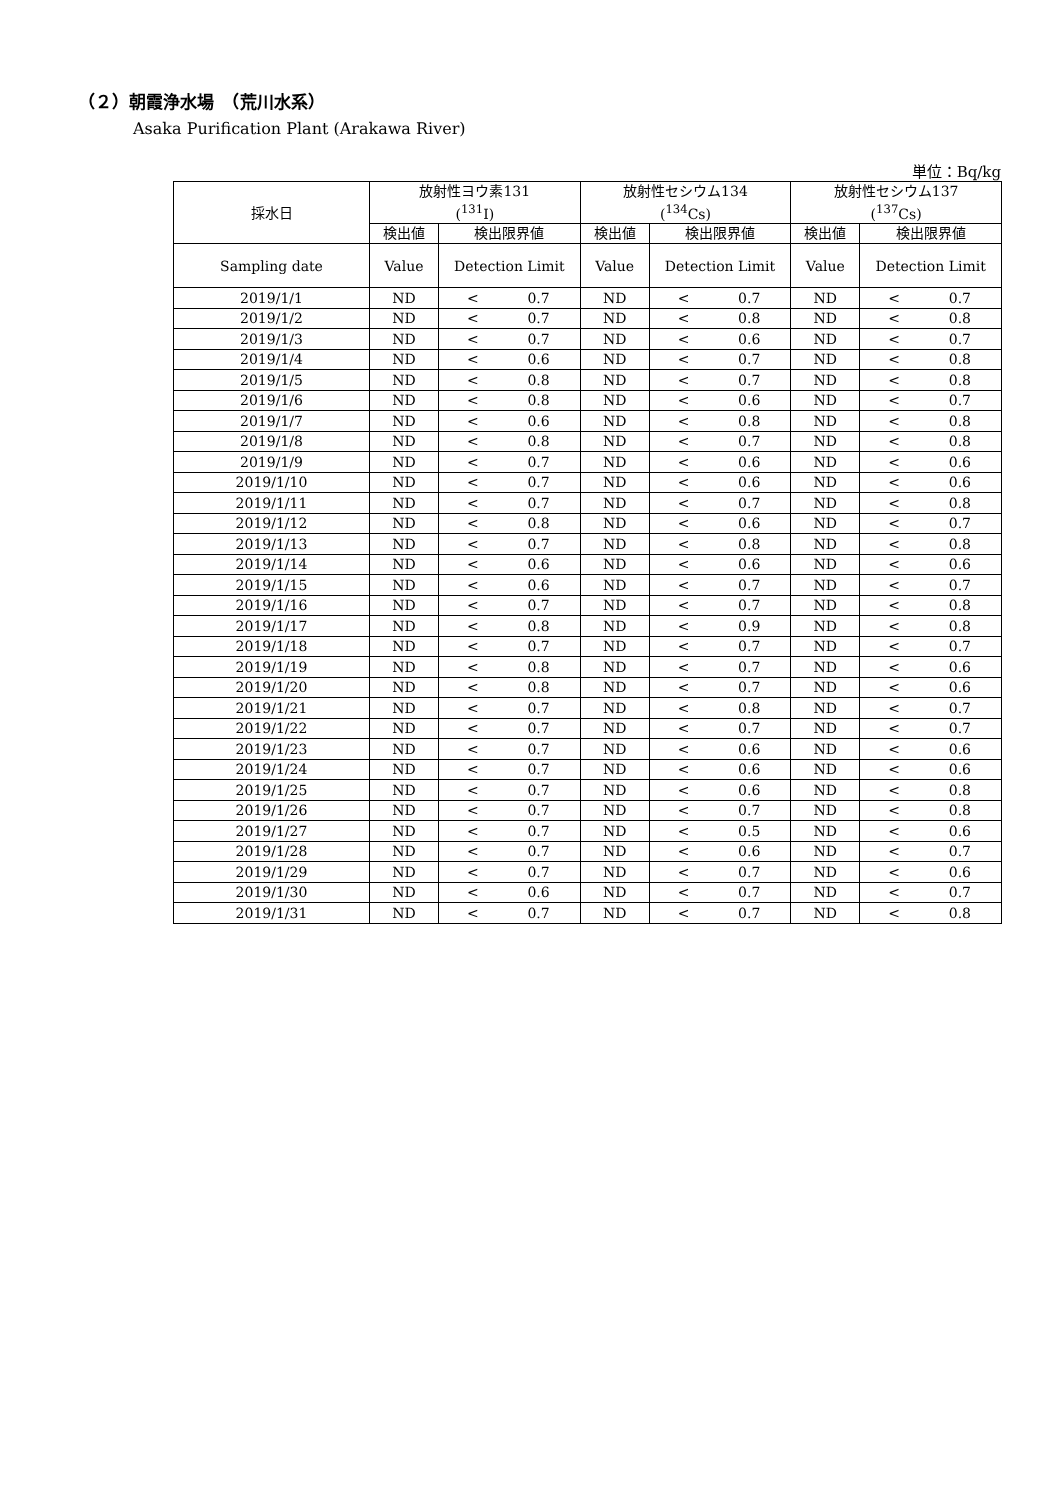（２）朝霞浄水場　（荒川水系）
Asaka Purification Plant (Arakawa River)
単位：Bq/kg
| 採水日 | 放射性ヨウ素131 (<sup>131</sup>I) | | 放射性セシウム134 (<sup>134</sup>Cs) | | 放射性セシウム137 (<sup>137</sup>Cs) | |
| --- | --- | --- | --- | --- | --- | --- |
| | 検出値 | 検出限界値 | 検出値 | 検出限界値 | 検出値 | 検出限界値 |
| Sampling date | Value | Detection Limit | Value | Detection Limit | Value | Detection Limit |
| 2019/1/1 | ND | < 0.7 | ND | < 0.7 | ND | < 0.7 |
| 2019/1/2 | ND | < 0.7 | ND | < 0.8 | ND | < 0.8 |
| 2019/1/3 | ND | < 0.7 | ND | < 0.6 | ND | < 0.7 |
| 2019/1/4 | ND | < 0.6 | ND | < 0.7 | ND | < 0.8 |
| 2019/1/5 | ND | < 0.8 | ND | < 0.7 | ND | < 0.8 |
| 2019/1/6 | ND | < 0.8 | ND | < 0.6 | ND | < 0.7 |
| 2019/1/7 | ND | < 0.6 | ND | < 0.8 | ND | < 0.8 |
| 2019/1/8 | ND | < 0.8 | ND | < 0.7 | ND | < 0.8 |
| 2019/1/9 | ND | < 0.7 | ND | < 0.6 | ND | < 0.6 |
| 2019/1/10 | ND | < 0.7 | ND | < 0.6 | ND | < 0.6 |
| 2019/1/11 | ND | < 0.7 | ND | < 0.7 | ND | < 0.8 |
| 2019/1/12 | ND | < 0.8 | ND | < 0.6 | ND | < 0.7 |
| 2019/1/13 | ND | < 0.7 | ND | < 0.8 | ND | < 0.8 |
| 2019/1/14 | ND | < 0.6 | ND | < 0.6 | ND | < 0.6 |
| 2019/1/15 | ND | < 0.6 | ND | < 0.7 | ND | < 0.7 |
| 2019/1/16 | ND | < 0.7 | ND | < 0.7 | ND | < 0.8 |
| 2019/1/17 | ND | < 0.8 | ND | < 0.9 | ND | < 0.8 |
| 2019/1/18 | ND | < 0.7 | ND | < 0.7 | ND | < 0.7 |
| 2019/1/19 | ND | < 0.8 | ND | < 0.7 | ND | < 0.6 |
| 2019/1/20 | ND | < 0.8 | ND | < 0.7 | ND | < 0.6 |
| 2019/1/21 | ND | < 0.7 | ND | < 0.8 | ND | < 0.7 |
| 2019/1/22 | ND | < 0.7 | ND | < 0.7 | ND | < 0.7 |
| 2019/1/23 | ND | < 0.7 | ND | < 0.6 | ND | < 0.6 |
| 2019/1/24 | ND | < 0.7 | ND | < 0.6 | ND | < 0.6 |
| 2019/1/25 | ND | < 0.7 | ND | < 0.6 | ND | < 0.8 |
| 2019/1/26 | ND | < 0.7 | ND | < 0.7 | ND | < 0.8 |
| 2019/1/27 | ND | < 0.7 | ND | < 0.5 | ND | < 0.6 |
| 2019/1/28 | ND | < 0.7 | ND | < 0.6 | ND | < 0.7 |
| 2019/1/29 | ND | < 0.7 | ND | < 0.7 | ND | < 0.6 |
| 2019/1/30 | ND | < 0.6 | ND | < 0.7 | ND | < 0.7 |
| 2019/1/31 | ND | < 0.7 | ND | < 0.7 | ND | < 0.8 |